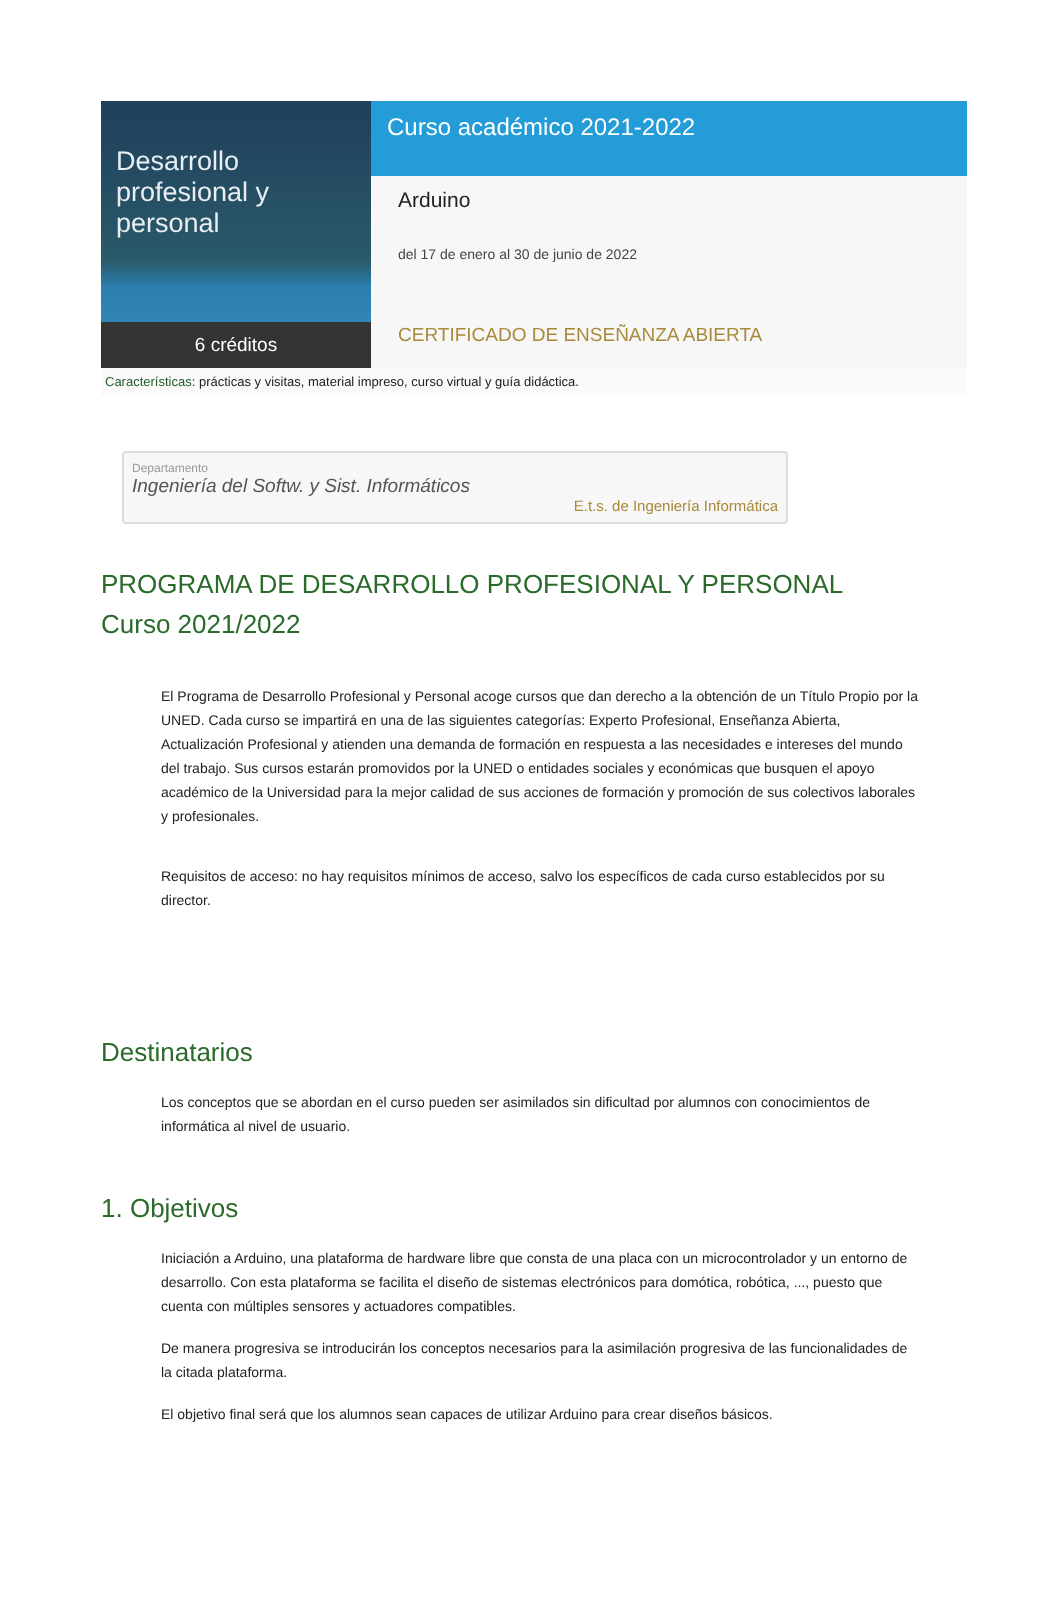Desarrollo
profesional y personal
6 créditos
Curso académico 2021-2022
Arduino
del 17 de enero al 30 de junio de 2022
CERTIFICADO DE ENSEÑANZA ABIERTA
Características: prácticas y visitas, material impreso, curso virtual y guía didáctica.
Departamento
Ingeniería del Softw. y Sist. Informáticos
E.t.s. de Ingeniería Informática
PROGRAMA DE DESARROLLO PROFESIONAL Y PERSONAL
Curso 2021/2022
El Programa de Desarrollo Profesional y Personal acoge cursos que dan derecho a la obtención de un Título Propio por la UNED. Cada curso se impartirá en una de las siguientes categorías: Experto Profesional, Enseñanza Abierta, Actualización Profesional y atienden una demanda de formación en respuesta a las necesidades e intereses del mundo del trabajo. Sus cursos estarán promovidos por la UNED o entidades sociales y económicas que busquen el apoyo académico de la Universidad para la mejor calidad de sus acciones de formación y promoción de sus colectivos laborales y profesionales.
Requisitos de acceso: no hay requisitos mínimos de acceso, salvo los específicos de cada curso establecidos por su director.
Destinatarios
Los conceptos que se abordan en el curso pueden ser asimilados sin dificultad por alumnos con conocimientos de informática al nivel de usuario.
1. Objetivos
Iniciación a Arduino, una plataforma de hardware libre que consta de una placa con un microcontrolador y un entorno de desarrollo. Con esta plataforma se facilita el diseño de sistemas electrónicos para domótica, robótica, ..., puesto que cuenta con múltiples sensores y actuadores compatibles.
De manera progresiva se introducirán los conceptos necesarios para la asimilación progresiva de las funcionalidades de la citada plataforma.
El objetivo final será que los alumnos sean capaces de utilizar Arduino para crear diseños básicos.